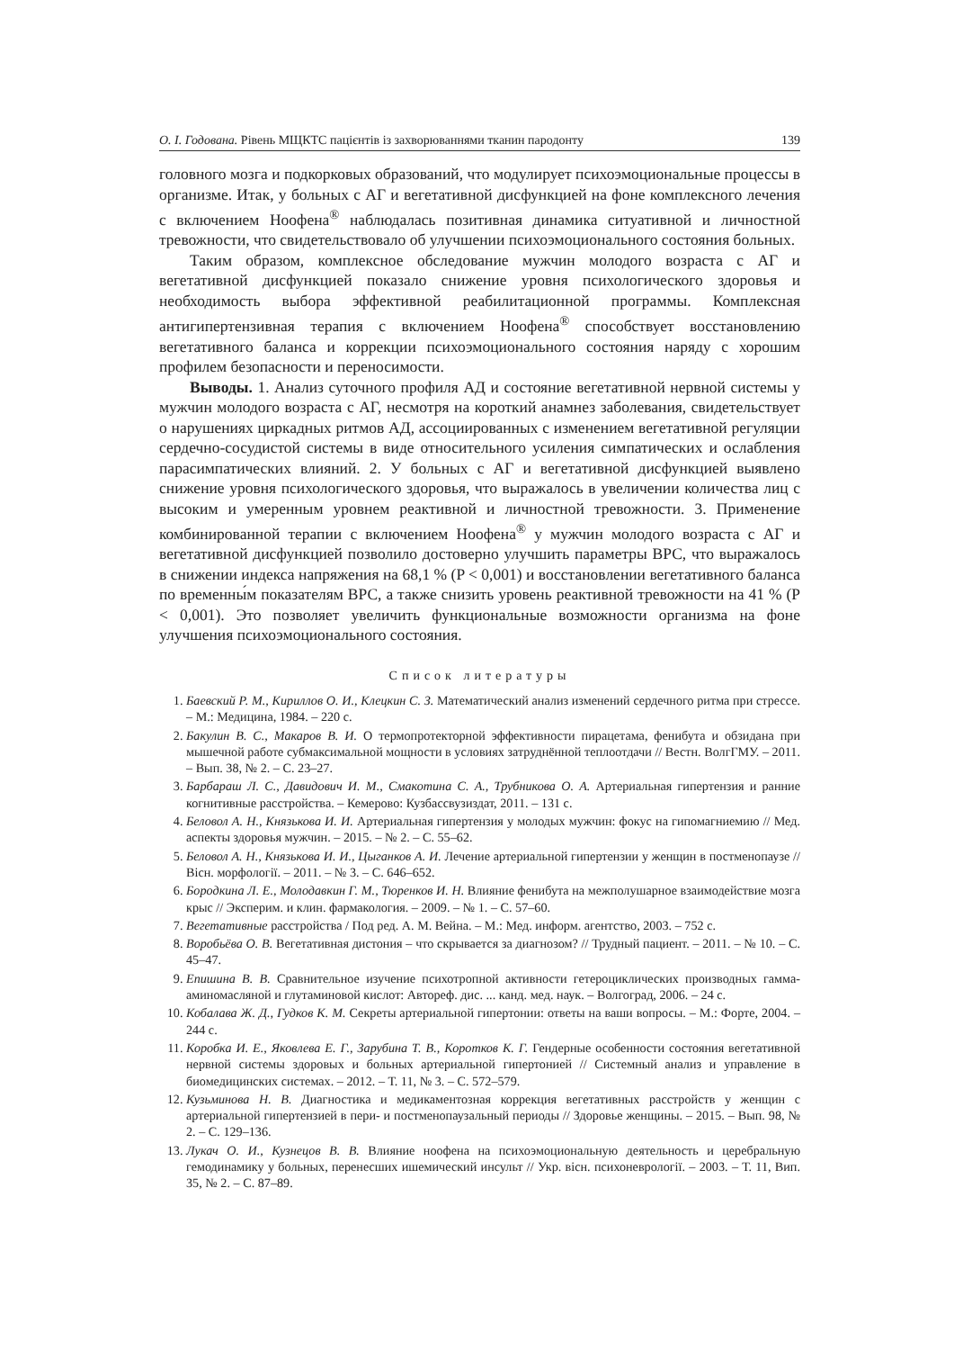О. І. Годована. Рівень МЩКТС пацієнтів із захворюваннями тканин пародонту 139
головного мозга и подкорковых образований, что модулирует психоэмоциональные процессы в организме. Итак, у больных с АГ и вегетативной дисфункцией на фоне комплексного лечения с включением Ноофена<sup>®</sup> наблюдалась позитивная динамика ситуативной и личностной тревожности, что свидетельствовало об улучшении психоэмоционального состояния больных.
Таким образом, комплексное обследование мужчин молодого возраста с АГ и вегетативной дисфункцией показало снижение уровня психологического здоровья и необходимость выбора эффективной реабилитационной программы. Комплексная антигипертензивная терапия с включением Ноофена<sup>®</sup> способствует восстановлению вегетативного баланса и коррекции психоэмоционального состояния наряду с хорошим профилем безопасности и переносимости.
Выводы. 1. Анализ суточного профиля АД и состояние вегетативной нервной системы у мужчин молодого возраста с АГ, несмотря на короткий анамнез заболевания, свидетельствует о нарушениях циркадных ритмов АД, ассоциированных с изменением вегетативной регуляции сердечно-сосудистой системы в виде относительного усиления симпатических и ослабления парасимпатических влияний. 2. У больных с АГ и вегетативной дисфункцией выявлено снижение уровня психологического здоровья, что выражалось в увеличении количества лиц с высоким и умеренным уровнем реактивной и личностной тревожности. 3. Применение комбинированной терапии с включением Ноофена<sup>®</sup> у мужчин молодого возраста с АГ и вегетативной дисфункцией позволило достоверно улучшить параметры ВРС, что выражалось в снижении индекса напряжения на 68,1 % (P < 0,001) и восстановлении вегетативного баланса по временны́м показателям ВРС, а также снизить уровень реактивной тревожности на 41 % (P < 0,001). Это позволяет увеличить функциональные возможности организма на фоне улучшения психоэмоционального состояния.
Список литературы
1. Баевский Р. М., Кириллов О. И., Клецкин С. З. Математический анализ изменений сердечного ритма при стрессе. – М.: Медицина, 1984. – 220 с.
2. Бакулин В. С., Макаров В. И. О термопротекторной эффективности пирацетама, фенибута и обзидана при мышечной работе субмаксимальной мощности в условиях затруднённой теплоотдачи // Вестн. ВолгГМУ. – 2011. – Вып. 38, № 2. – С. 23–27.
3. Барбараш Л. С., Давидович И. М., Смакотина С. А., Трубникова О. А. Артериальная гипертензия и ранние когнитивные расстройства. – Кемерово: Кузбассвузиздат, 2011. – 131 с.
4. Беловол А. Н., Князькова И. И. Артериальная гипертензия у молодых мужчин: фокус на гипомагниемию // Мед. аспекты здоровья мужчин. – 2015. – № 2. – С. 55–62.
5. Беловол А. Н., Князькова И. И., Цыганков А. И. Лечение артериальной гипертензии у женщин в постменопаузе // Вісн. морфології. – 2011. – № 3. – С. 646–652.
6. Бородкина Л. Е., Молодавкин Г. М., Тюренков И. Н. Влияние фенибута на межполушарное взаимодействие мозга крыс // Эксперим. и клин. фармакология. – 2009. – № 1. – С. 57–60.
7. Вегетативные расстройства / Под ред. А. М. Вейна. – М.: Мед. информ. агентство, 2003. – 752 с.
8. Воробьёва О. В. Вегетативная дистония – что скрывается за диагнозом? // Трудный пациент. – 2011. – № 10. – С. 45–47.
9. Епишина В. В. Сравнительное изучение психотропной активности гетероциклических производных гамма-аминомасляной и глутаминовой кислот: Автореф. дис. ... канд. мед. наук. – Волгоград, 2006. – 24 с.
10. Кобалава Ж. Д., Гудков К. М. Секреты артериальной гипертонии: ответы на ваши вопросы. – М.: Форте, 2004. – 244 с.
11. Коробка И. Е., Яковлева Е. Г., Зарубина Т. В., Коротков К. Г. Гендерные особенности состояния вегетативной нервной системы здоровых и больных артериальной гипертонией // Системный анализ и управление в биомедицинских системах. – 2012. – Т. 11, № 3. – С. 572–579.
12. Кузьминова Н. В. Диагностика и медикаментозная коррекция вегетативных расстройств у женщин с артериальной гипертензией в пери- и постменопаузальный периоды // Здоровье женщины. – 2015. – Вып. 98, № 2. – С. 129–136.
13. Лукач О. И., Кузнецов В. В. Влияние ноофена на психоэмоциональную деятельность и церебральную гемодинамику у больных, перенесших ишемический инсульт // Укр. вісн. психоневрології. – 2003. – Т. 11, Вип. 35, № 2. – С. 87–89.